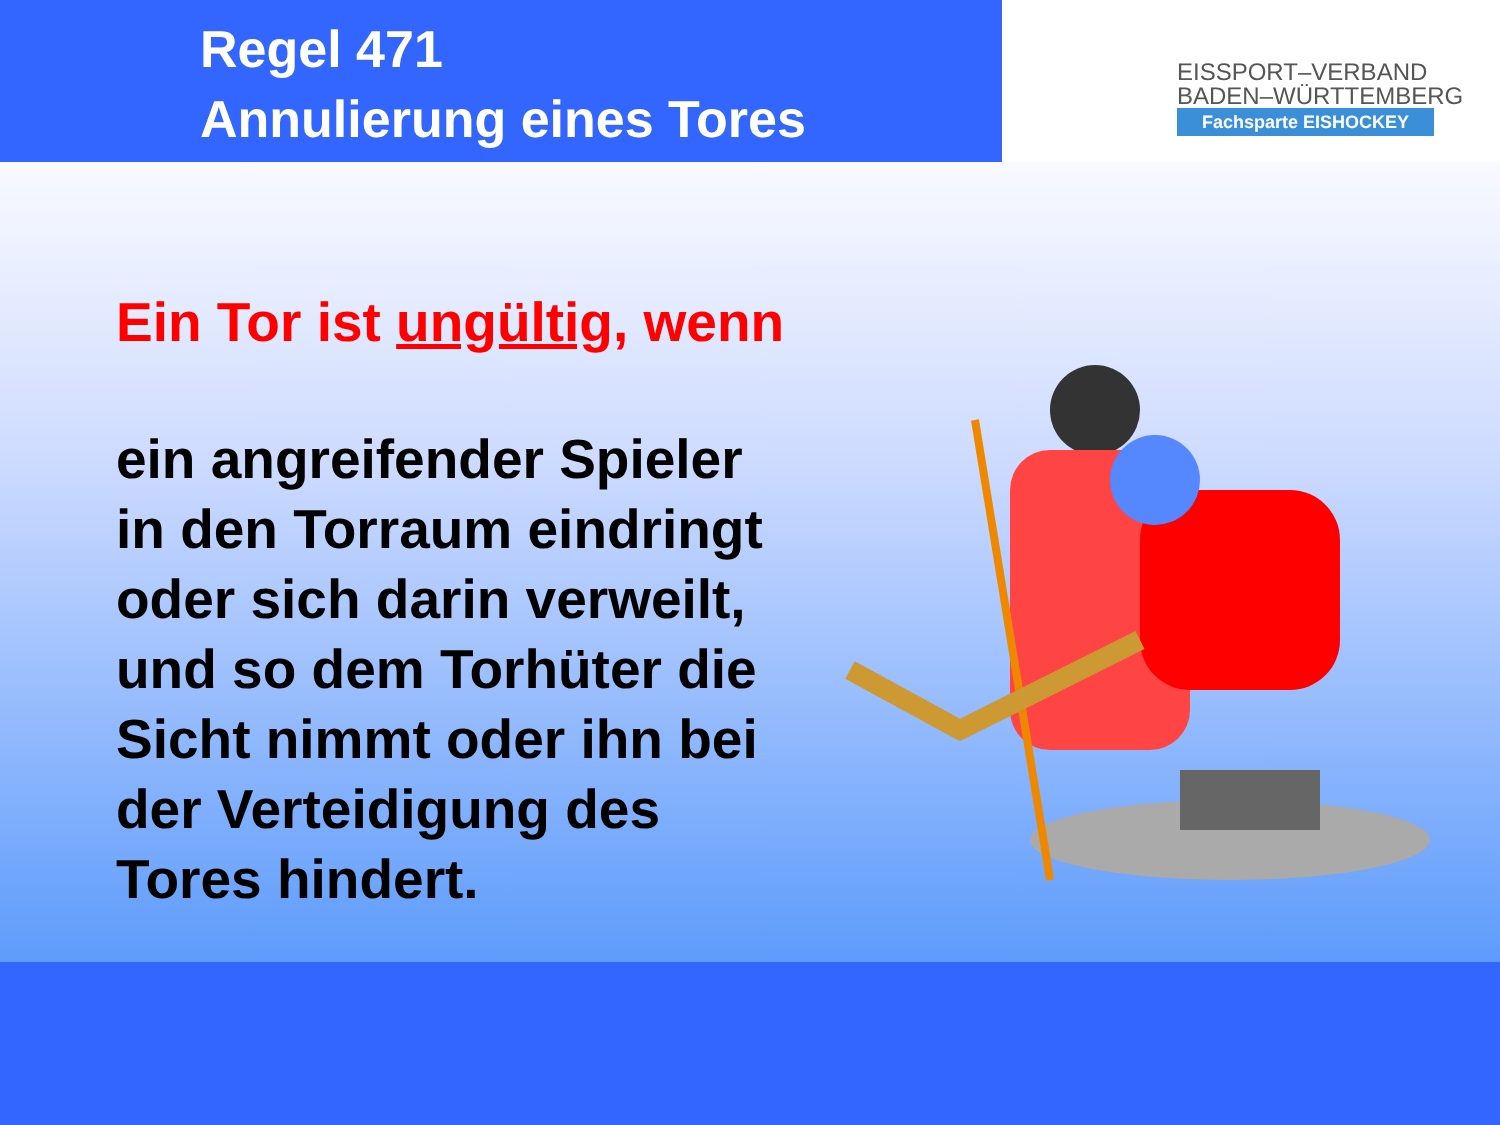Regel 471
Annulierung eines Tores
EISSPORT–VERBAND
BADEN–WÜRTTEMBERG
Fachsparte EISHOCKEY
Ein Tor ist ungültig, wenn
ein angreifender Spieler
in den Torraum eindringt
oder sich darin verweilt,
und so dem Torhüter die
Sicht nimmt oder ihn bei
der Verteidigung des
Tores hindert.